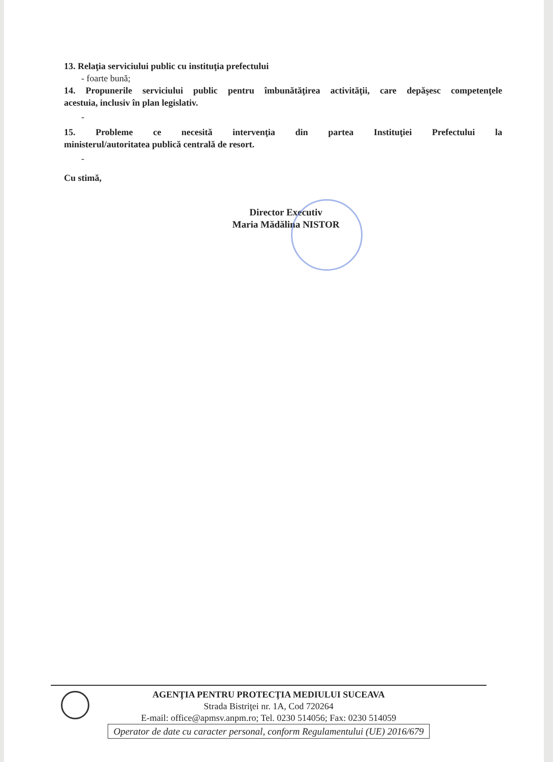13. Relaţia serviciului public cu instituţia prefectului
- foarte bună;
14. Propunerile serviciului public pentru îmbunătăţirea activităţii, care depăşesc competenţele
acestuia, inclusiv în plan legislativ.
-
15. Probleme ce necesită intervenţia din partea Instituţiei Prefectului la
ministerul/autoritatea publică centrală de resort.
-
Cu stimă,
Director Executiv
Maria Mădălina NISTOR
AGENŢIA PENTRU PROTECŢIA MEDIULUI SUCEAVA
Strada Bistriţei nr. 1A, Cod 720264
E-mail: office@apmsv.anpm.ro; Tel. 0230 514056; Fax: 0230 514059
Operator de date cu caracter personal, conform Regulamentului (UE) 2016/679